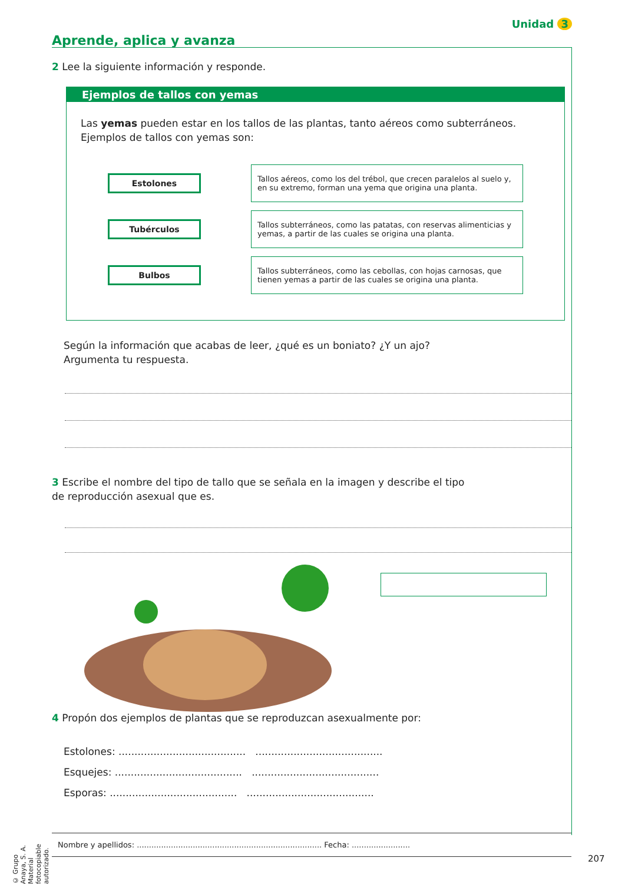Unidad 3
Aprende, aplica y avanza
2 Lee la siguiente información y responde.
Ejemplos de tallos con yemas
Las yemas pueden estar en los tallos de las plantas, tanto aéreos como subterráneos. Ejemplos de tallos con yemas son:
Estolones
Tallos aéreos, como los del trébol, que crecen paralelos al suelo y, en su extremo, forman una yema que origina una planta.
Tubérculos
Tallos subterráneos, como las patatas, con reservas alimenticias y yemas, a partir de las cuales se origina una planta.
Bulbos
Tallos subterráneos, como las cebollas, con hojas carnosas, que tienen yemas a partir de las cuales se origina una planta.
Según la información que acabas de leer, ¿qué es un boniato? ¿Y un ajo? Argumenta tu respuesta.
3 Escribe el nombre del tipo de tallo que se señala en la imagen y describe el tipo de reproducción asexual que es.
4 Propón dos ejemplos de plantas que se reproduzcan asexualmente por:
Estolones: ........................................ ........................................
Esquejes: ........................................ ........................................
Esporas: ........................................ ........................................
Nombre y apellidos: ............................................................................ Fecha: ........................
207
© Grupo Anaya, S. A. Material fotocopiable autorizado.